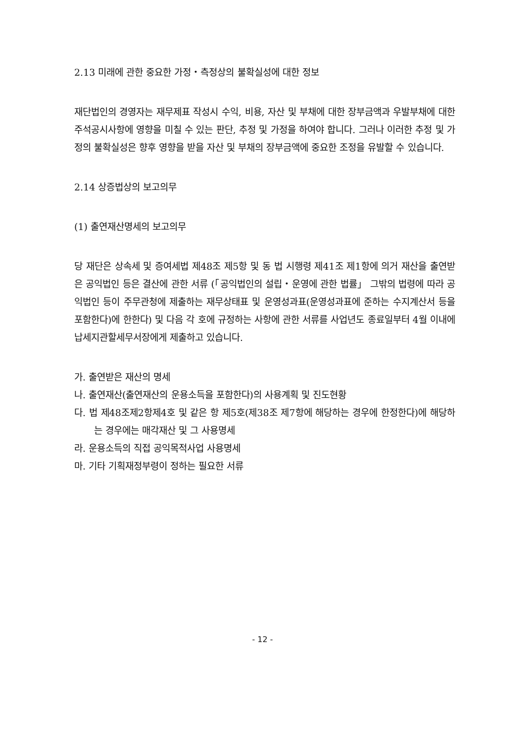2.13 미래에 관한 중요한 가정・측정상의 불확실성에 대한 정보
재단법인의 경영자는 재무제표 작성시 수익, 비용, 자산 및 부채에 대한 장부금액과 우발부채에 대한 주석공시사항에 영향을 미칠 수 있는 판단, 추정 및 가정을 하여야 합니다. 그러나 이러한 추정 및 가정의 불확실성은 향후 영향을 받을 자산 및 부채의 장부금액에 중요한 조정을 유발할 수 있습니다.
2.14 상증법상의 보고의무
(1) 출연재산명세의 보고의무
당 재단은 상속세 및 증여세법 제48조 제5항 및 동 법 시행령 제41조 제1항에 의거 재산을 출연받은 공익법인 등은 결산에 관한 서류 (「공익법인의 설립・운영에 관한 법률」 그밖의 법령에 따라 공익법인 등이 주무관청에 제출하는 재무상태표 및 운영성과표(운영성과표에 준하는 수지계산서 등을 포함한다)에 한한다) 및 다음 각 호에 규정하는 사항에 관한 서류를 사업년도 종료일부터 4월 이내에 납세지관할세무서장에게 제출하고 있습니다.
가. 출연받은 재산의 명세
나. 출연재산(출연재산의 운용소득을 포함한다)의 사용계획 및 진도현황
다. 법 제48조제2항제4호 및 같은 항 제5호(제38조 제7항에 해당하는 경우에 한정한다)에 해당하는 경우에는 매각재산 및 그 사용명세
라. 운용소득의 직접 공익목적사업 사용명세
마. 기타 기획재정부령이 정하는 필요한 서류
- 12 -